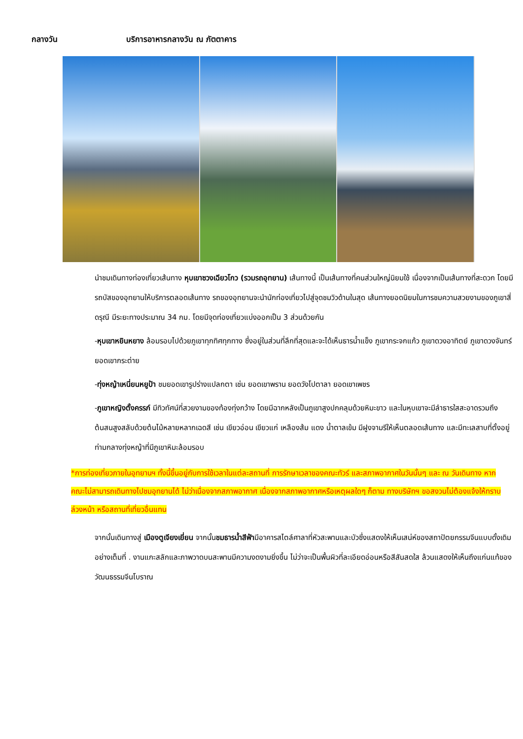กลางวัน บริการอาหารกลางวัน ณ ภัตตาคาร
นำชมเดินทางท่องเที่ยวเส้นทาง หุบเขาซวงเฉียวโกว (รวมรถอุทยาน) เส้นทางนี้ เป็นเส้นทางที่คนส่วนใหญ่นิยมใช้ เนื่องจากเป็นเส้นทางที่สะดวก โดยมีรถบัสของอุทยานให้บริการตลอดเส้นทาง รถของอุทยานจะนำนักท่องเที่ยวไปสู่จุดชมวิวด้านในสุด เส้นทางยอดนิยมในการชมความสวยงามของภูเขาสี่ดรุณี มีระยะทางประมาณ 34 กม. โดยมีจุดท่องเที่ยวแบ่งออกเป็น 3 ส่วนด้วยกัน
-หุบเขาหยินหยาง ล้อมรอบไปด้วยภูเขาทุกทิศทุกทาง ซึ่งอยู่ในส่วนที่ลึกที่สุดและจะได้เห็นธารน้ำแข็ง ภูเขากระจกแก้ว ภูเขาดวงอาทิตย์ ภูเขาดวงจันทร์ ยอดเขากระต่าย
-ทุ่งหญ้าเหนี่ยนหยูป้า ชมยอดเขารูปร่างแปลกตา เช่น ยอดเขาพราน ยอดวังโปตาลา ยอดเขาเพชร
-ภูเขาหญิงตั้งครรภ์ มีทิวทัศน์ที่สวยงามของท้องทุ่งกว้าง โดยมีฉากหลังเป็นภูเขาสูงปกคลุมด้วยหิมะขาว และในหุบเขาจะมีลำธารใสสะอาดรวมถึงต้นสนสูงสลับด้วยต้นไม้หลายหลากเฉดสี เช่น เขียวอ่อน เขียวแก่ เหลืองส้ม แดง น้ำตาลเข้ม มีฝูงจามรีให้เห็นตลอดเส้นทาง และมีทะเลสาบที่ตั้งอยู่ท่ามกลางทุ่งหญ้าที่มีภูเขาหิมะล้อมรอบ
*การท่องเที่ยวภายในอุทยานฯ ทั้งนี้ขึ้นอยู่กับการใช้เวลาในแต่ละสถานที่ การรักษาเวลาของคณะทัวร์ และสภาพอากาศในวันนั้นๆ และ ณ วันเดินทาง หากคณะไม่สามารถเดินทางไปชมอุทยานได้ ไม่ว่าเนื่องจากสภาพอากาศ เนื่องจากสภาพอากาศหรือเหตุผลใดๆ ก็ตาม ทางบริษัทฯ ขอสงวนไม่ต้องแจ้งให้ทราบล่วงหน้า หรือสถานที่เที่ยวอื่นแทน
จากนั้นเดินทางสู่ เมืองตูเจียงเยี่ยน จากนั้นชมธารน้ำสีฟ้ามีอาคารสไตล์ศาลาที่หัวสะพานและบัวซึ่งแสดงให้เห็นเสน่ห์ของสถาปัตยกรรมจีนแบบดั้งเดิมอย่างเต็มที่ . งานแกะสลักและภาพวาดบนสะพานมีความงดงามยิ่งขึ้น ไม่ว่าจะเป็นพื้นผิวที่ละเอียดอ่อนหรือสีสันสดใส ล้วนแสดงให้เห็นถึงแก่นแท้ของวัฒนธรรมจีนโบราณ